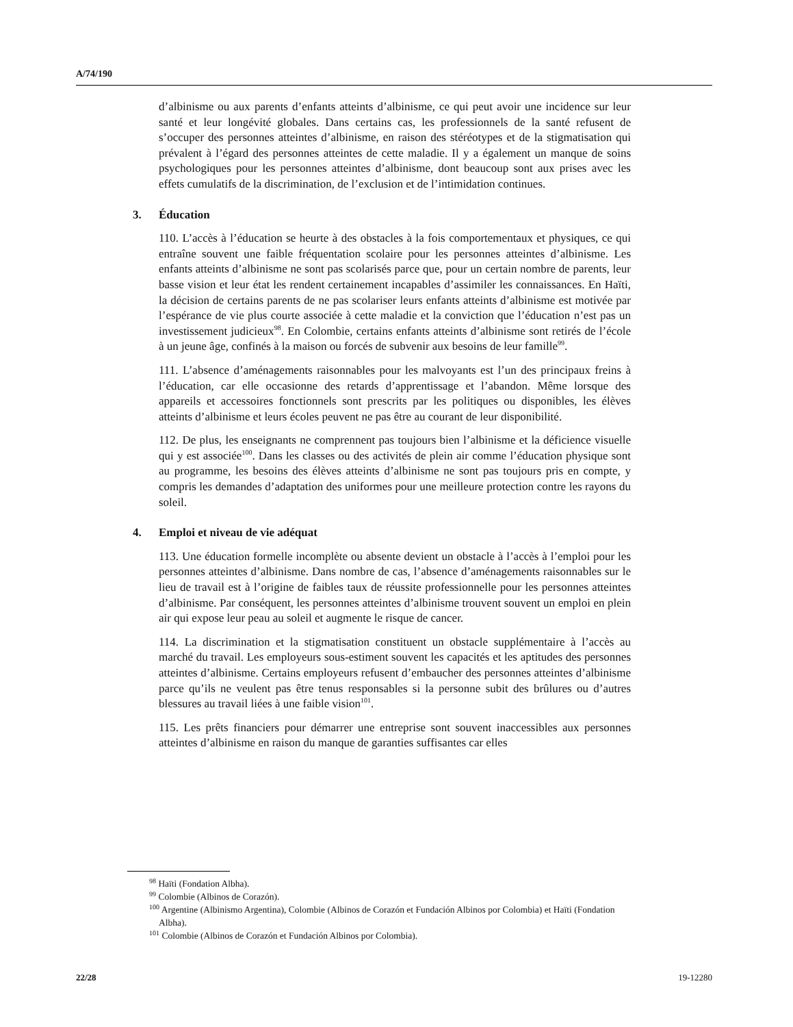A/74/190
d’albinisme ou aux parents d’enfants atteints d’albinisme, ce qui peut avoir une incidence sur leur santé et leur longévité globales. Dans certains cas, les professionnels de la santé refusent de s’occuper des personnes atteintes d’albinisme, en raison des stéréotypes et de la stigmatisation qui prévalent à l’égard des personnes atteintes de cette maladie. Il y a également un manque de soins psychologiques pour les personnes atteintes d’albinisme, dont beaucoup sont aux prises avec les effets cumulatifs de la discrimination, de l’exclusion et de l’intimidation continues.
3. Éducation
110. L’accès à l’éducation se heurte à des obstacles à la fois comportementaux et physiques, ce qui entraîne souvent une faible fréquentation scolaire pour les personnes atteintes d’albinisme. Les enfants atteints d’albinisme ne sont pas scolarisés parce que, pour un certain nombre de parents, leur basse vision et leur état les rendent certainement incapables d’assimiler les connaissances. En Haïti, la décision de certains parents de ne pas scolariser leurs enfants atteints d’albinisme est motivée par l’espérance de vie plus courte associée à cette maladie et la conviction que l’éducation n’est pas un investissement judicieux<sup>98</sup>. En Colombie, certains enfants atteints d’albinisme sont retirés de l’école à un jeune âge, confinés à la maison ou forcés de subvenir aux besoins de leur famille<sup>99</sup>.
111. L’absence d’aménagements raisonnables pour les malvoyants est l’un des principaux freins à l’éducation, car elle occasionne des retards d’apprentissage et l’abandon. Même lorsque des appareils et accessoires fonctionnels sont prescrits par les politiques ou disponibles, les élèves atteints d’albinisme et leurs écoles peuvent ne pas être au courant de leur disponibilité.
112. De plus, les enseignants ne comprennent pas toujours bien l’albinisme et la déficience visuelle qui y est associée<sup>100</sup>. Dans les classes ou des activités de plein air comme l’éducation physique sont au programme, les besoins des élèves atteints d’albinisme ne sont pas toujours pris en compte, y compris les demandes d’adaptation des uniformes pour une meilleure protection contre les rayons du soleil.
4. Emploi et niveau de vie adéquat
113. Une éducation formelle incomplète ou absente devient un obstacle à l’accès à l’emploi pour les personnes atteintes d’albinisme. Dans nombre de cas, l’absence d’aménagements raisonnables sur le lieu de travail est à l’origine de faibles taux de réussite professionnelle pour les personnes atteintes d’albinisme. Par conséquent, les personnes atteintes d’albinisme trouvent souvent un emploi en plein air qui expose leur peau au soleil et augmente le risque de cancer.
114. La discrimination et la stigmatisation constituent un obstacle supplémentaire à l’accès au marché du travail. Les employeurs sous-estiment souvent les capacités et les aptitudes des personnes atteintes d’albinisme. Certains employeurs refusent d’embaucher des personnes atteintes d’albinisme parce qu’ils ne veulent pas être tenus responsables si la personne subit des brûlures ou d’autres blessures au travail liées à une faible vision<sup>101</sup>.
115. Les prêts financiers pour démarrer une entreprise sont souvent inaccessibles aux personnes atteintes d’albinisme en raison du manque de garanties suffisantes car elles
<sup>98</sup> Haïti (Fondation Albha).
<sup>99</sup> Colombie (Albinos de Corazón).
<sup>100</sup> Argentine (Albinismo Argentina), Colombie (Albinos de Corazón et Fundación Albinos por Colombia) et Haïti (Fondation Albha).
<sup>101</sup> Colombie (Albinos de Corazón et Fundación Albinos por Colombia).
22/28 19-12280